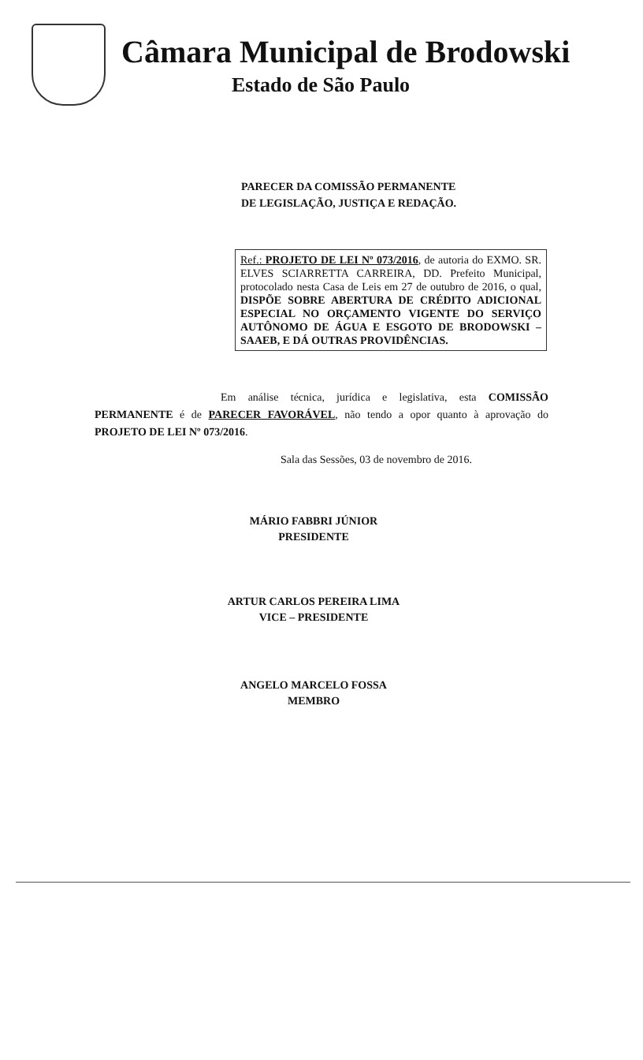Câmara Municipal de Brodowski
Estado de São Paulo
PARECER DA COMISSÃO PERMANENTE
DE LEGISLAÇÃO, JUSTIÇA E REDAÇÃO.
Ref.: PROJETO DE LEI Nº 073/2016, de autoria do EXMO. SR. ELVES SCIARRETTA CARREIRA, DD. Prefeito Municipal, protocolado nesta Casa de Leis em 27 de outubro de 2016, o qual, DISPÕE SOBRE ABERTURA DE CRÉDITO ADICIONAL ESPECIAL NO ORÇAMENTO VIGENTE DO SERVIÇO AUTÔNOMO DE ÁGUA E ESGOTO DE BRODOWSKI – SAAEB, E DÁ OUTRAS PROVIDÊNCIAS.
Em análise técnica, jurídica e legislativa, esta COMISSÃO PERMANENTE é de PARECER FAVORÁVEL, não tendo a opor quanto à aprovação do PROJETO DE LEI Nº 073/2016.
Sala das Sessões, 03 de novembro de 2016.
MÁRIO FABBRI JÚNIOR
PRESIDENTE
ARTUR CARLOS PEREIRA LIMA
VICE – PRESIDENTE
ANGELO MARCELO FOSSA
MEMBRO